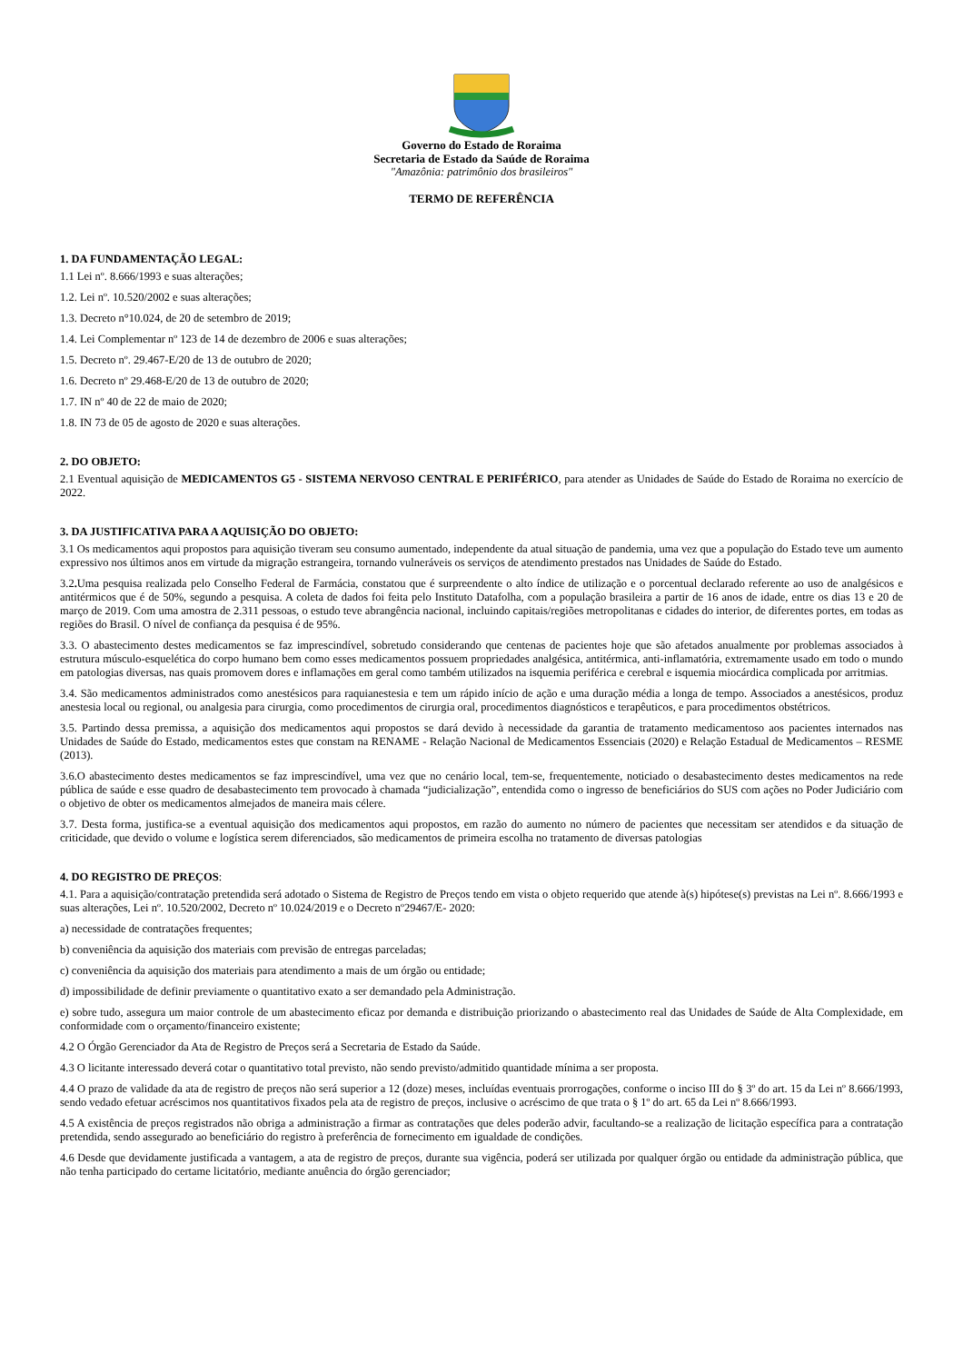Governo do Estado de Roraima
Secretaria de Estado da Saúde de Roraima
"Amazônia: patrimônio dos brasileiros"
TERMO DE REFERÊNCIA
1. DA FUNDAMENTAÇÃO LEGAL:
1.1 Lei nº. 8.666/1993 e suas alterações;
1.2. Lei nº. 10.520/2002 e suas alterações;
1.3. Decreto n°10.024, de 20 de setembro de 2019;
1.4. Lei Complementar nº 123 de 14 de dezembro de 2006 e suas alterações;
1.5. Decreto nº. 29.467-E/20 de 13 de outubro de 2020;
1.6. Decreto nº 29.468-E/20 de 13 de outubro de 2020;
1.7. IN nº 40 de 22 de maio de 2020;
1.8. IN 73 de 05 de agosto de 2020 e suas alterações.
2. DO OBJETO:
2.1 Eventual aquisição de MEDICAMENTOS G5 - SISTEMA NERVOSO CENTRAL E PERIFÉRICO, para atender as Unidades de Saúde do Estado de Roraima no exercício de 2022.
3. DA JUSTIFICATIVA PARA A AQUISIÇÃO DO OBJETO:
3.1 Os medicamentos aqui propostos para aquisição tiveram seu consumo aumentado, independente da atual situação de pandemia, uma vez que a população do Estado teve um aumento expressivo nos últimos anos em virtude da migração estrangeira, tornando vulneráveis os serviços de atendimento prestados nas Unidades de Saúde do Estado.
3.2. Uma pesquisa realizada pelo Conselho Federal de Farmácia, constatou que é surpreendente o alto índice de utilização e o porcentual declarado referente ao uso de analgésicos e antitérmicos que é de 50%, segundo a pesquisa. A coleta de dados foi feita pelo Instituto Datafolha, com a população brasileira a partir de 16 anos de idade, entre os dias 13 e 20 de março de 2019. Com uma amostra de 2.311 pessoas, o estudo teve abrangência nacional, incluindo capitais/regiões metropolitanas e cidades do interior, de diferentes portes, em todas as regiões do Brasil. O nível de confiança da pesquisa é de 95%.
3.3. O abastecimento destes medicamentos se faz imprescindível, sobretudo considerando que centenas de pacientes hoje que são afetados anualmente por problemas associados à estrutura músculo-esquelética do corpo humano bem como esses medicamentos possuem propriedades analgésica, antitérmica, anti-inflamatória, extremamente usado em todo o mundo em patologias diversas, nas quais promovem dores e inflamações em geral como também utilizados na isquemia periférica e cerebral e isquemia miocárdica complicada por arritmias.
3.4. São medicamentos administrados como anestésicos para raquianestesia e tem um rápido início de ação e uma duração média a longa de tempo. Associados a anestésicos, produz anestesia local ou regional, ou analgesia para cirurgia, como procedimentos de cirurgia oral, procedimentos diagnósticos e terapêuticos, e para procedimentos obstétricos.
3.5. Partindo dessa premissa, a aquisição dos medicamentos aqui propostos se dará devido à necessidade da garantia de tratamento medicamentoso aos pacientes internados nas Unidades de Saúde do Estado, medicamentos estes que constam na RENAME - Relação Nacional de Medicamentos Essenciais (2020) e Relação Estadual de Medicamentos – RESME (2013).
3.6.O abastecimento destes medicamentos se faz imprescindível, uma vez que no cenário local, tem-se, frequentemente, noticiado o desabastecimento destes medicamentos na rede pública de saúde e esse quadro de desabastecimento tem provocado à chamada “judicialização”, entendida como o ingresso de beneficiários do SUS com ações no Poder Judiciário com o objetivo de obter os medicamentos almejados de maneira mais célere.
3.7. Desta forma, justifica-se a eventual aquisição dos medicamentos aqui propostos, em razão do aumento no número de pacientes que necessitam ser atendidos e da situação de criticidade, que devido o volume e logística serem diferenciados, são medicamentos de primeira escolha no tratamento de diversas patologias
4. DO REGISTRO DE PREÇOS:
4.1. Para a aquisição/contratação pretendida será adotado o Sistema de Registro de Preços tendo em vista o objeto requerido que atende à(s) hipótese(s) previstas na Lei nº. 8.666/1993 e suas alterações, Lei nº. 10.520/2002, Decreto nº 10.024/2019 e o Decreto nº29467/E- 2020:
a) necessidade de contratações frequentes;
b) conveniência da aquisição dos materiais com previsão de entregas parceladas;
c) conveniência da aquisição dos materiais para atendimento a mais de um órgão ou entidade;
d) impossibilidade de definir previamente o quantitativo exato a ser demandado pela Administração.
e) sobre tudo, assegura um maior controle de um abastecimento eficaz por demanda e distribuição priorizando o abastecimento real das Unidades de Saúde de Alta Complexidade, em conformidade com o orçamento/financeiro existente;
4.2 O Órgão Gerenciador da Ata de Registro de Preços será a Secretaria de Estado da Saúde.
4.3 O licitante interessado deverá cotar o quantitativo total previsto, não sendo previsto/admitido quantidade mínima a ser proposta.
4.4 O prazo de validade da ata de registro de preços não será superior a 12 (doze) meses, incluídas eventuais prorrogações, conforme o inciso III do § 3º do art. 15 da Lei nº 8.666/1993, sendo vedado efetuar acréscimos nos quantitativos fixados pela ata de registro de preços, inclusive o acréscimo de que trata o § 1º do art. 65 da Lei nº 8.666/1993.
4.5 A existência de preços registrados não obriga a administração a firmar as contratações que deles poderão advir, facultando-se a realização de licitação específica para a contratação pretendida, sendo assegurado ao beneficiário do registro à preferência de fornecimento em igualdade de condições.
4.6 Desde que devidamente justificada a vantagem, a ata de registro de preços, durante sua vigência, poderá ser utilizada por qualquer órgão ou entidade da administração pública, que não tenha participado do certame licitatório, mediante anuência do órgão gerenciador;